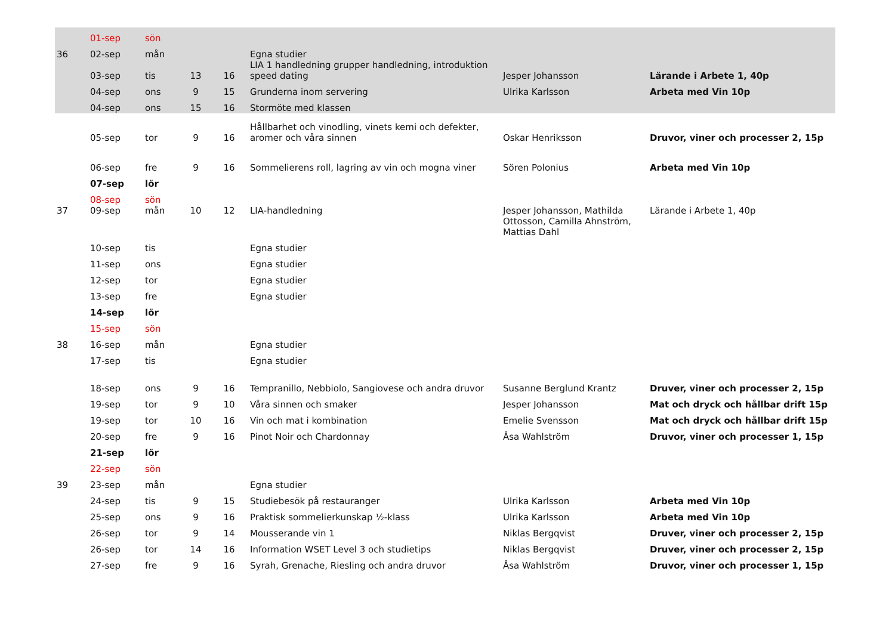| | 01-sep | sön | | | | | |
| 36 | 02-sep | mån | | | Egna studier | | |
| | 03-sep | tis | 13 | 16 | LIA 1 handledning grupper handledning, introduktion speed dating | Jesper Johansson | Lärande i Arbete 1, 40p |
| | 04-sep | ons | 9 | 15 | Grunderna inom servering | Ulrika Karlsson | Arbeta med Vin 10p |
| | 04-sep | ons | 15 | 16 | Stormöte med klassen | | |
| | 05-sep | tor | 9 | 16 | Hållbarhet och vinodling, vinets kemi och defekter, aromer och våra sinnen | Oskar Henriksson | Druvor, viner och processer 2, 15p |
| | 06-sep | fre | 9 | 16 | Sommelierens roll, lagring av vin och mogna viner | Sören Polonius | Arbeta med Vin 10p |
| | 07-sep | lör | | | | | |
| | 08-sep | sön | | | | | |
| 37 | 09-sep | mån | 10 | 12 | LIA-handledning | Jesper Johansson, Mathilda Ottosson, Camilla Ahnström, Mattias Dahl | Lärande i Arbete 1, 40p |
| | 10-sep | tis | | | Egna studier | | |
| | 11-sep | ons | | | Egna studier | | |
| | 12-sep | tor | | | Egna studier | | |
| | 13-sep | fre | | | Egna studier | | |
| | 14-sep | lör | | | | | |
| | 15-sep | sön | | | | | |
| 38 | 16-sep | mån | | | Egna studier | | |
| | 17-sep | tis | | | Egna studier | | |
| | 18-sep | ons | 9 | 16 | Tempranillo, Nebbiolo, Sangiovese och andra druvor | Susanne Berglund Krantz | Druver, viner och processer 2, 15p |
| | 19-sep | tor | 9 | 10 | Våra sinnen och smaker | Jesper Johansson | Mat och dryck och hållbar drift 15p |
| | 19-sep | tor | 10 | 16 | Vin och mat i kombination | Emelie Svensson | Mat och dryck och hållbar drift 15p |
| | 20-sep | fre | 9 | 16 | Pinot Noir och Chardonnay | Åsa Wahlström | Druvor, viner och processer 1, 15p |
| | 21-sep | lör | | | | | |
| | 22-sep | sön | | | | | |
| 39 | 23-sep | mån | | | Egna studier | | |
| | 24-sep | tis | 9 | 15 | Studiebesök på restauranger | Ulrika Karlsson | Arbeta med Vin 10p |
| | 25-sep | ons | 9 | 16 | Praktisk sommelierkunskap ½-klass | Ulrika Karlsson | Arbeta med Vin 10p |
| | 26-sep | tor | 9 | 14 | Mousserande vin 1 | Niklas Bergqvist | Druver, viner och processer 2, 15p |
| | 26-sep | tor | 14 | 16 | Information WSET Level 3 och studietips | Niklas Bergqvist | Druver, viner och processer 2, 15p |
| | 27-sep | fre | 9 | 16 | Syrah, Grenache, Riesling och andra druvor | Åsa Wahlström | Druvor, viner och processer 1, 15p |